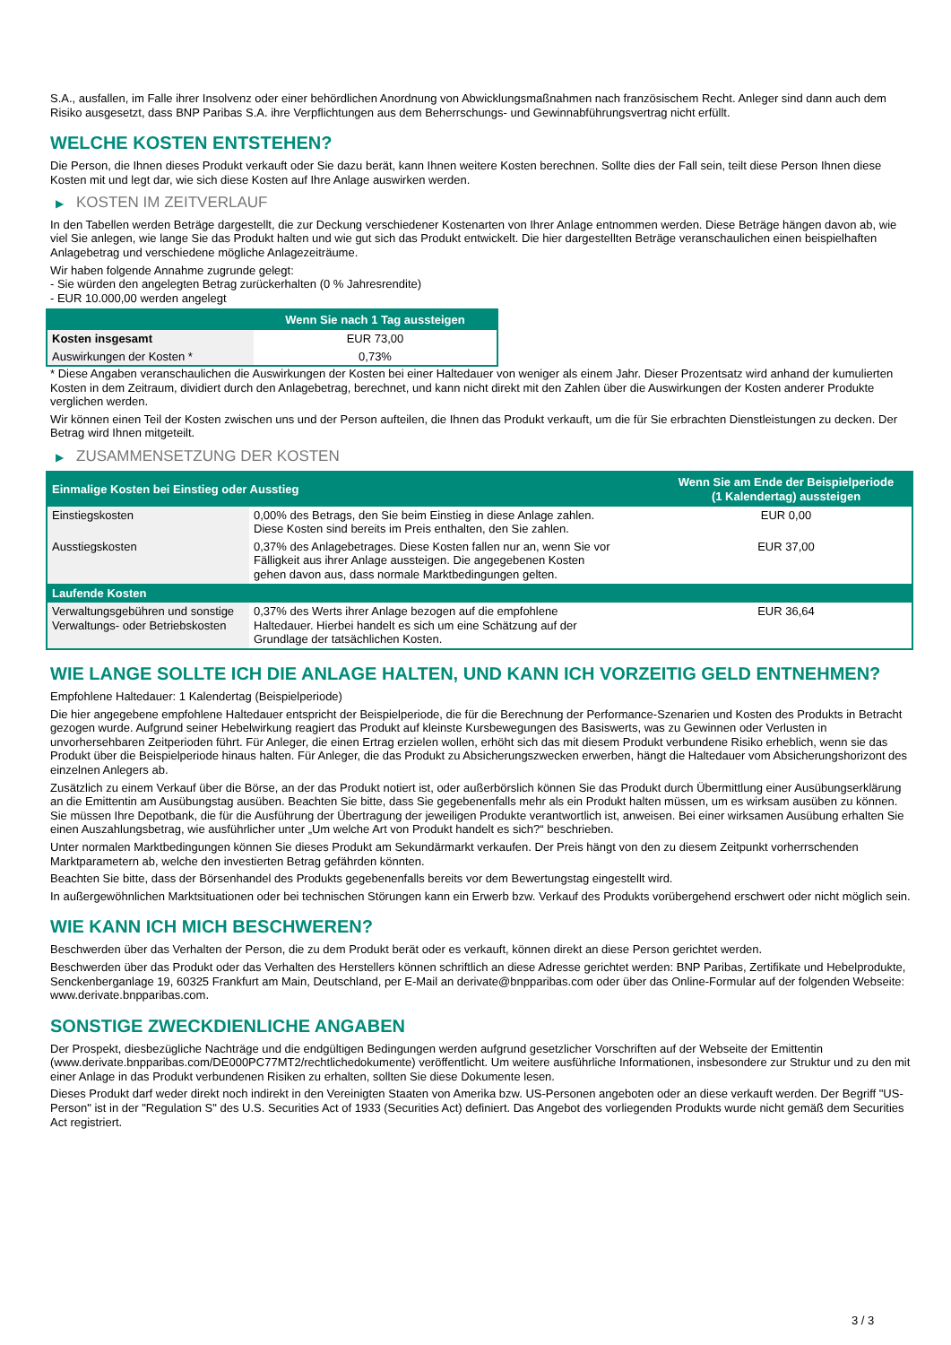S.A., ausfallen, im Falle ihrer Insolvenz oder einer behördlichen Anordnung von Abwicklungsmaßnahmen nach französischem Recht. Anleger sind dann auch dem Risiko ausgesetzt, dass BNP Paribas S.A. ihre Verpflichtungen aus dem Beherrschungs- und Gewinnabführungsvertrag nicht erfüllt.
WELCHE KOSTEN ENTSTEHEN?
Die Person, die Ihnen dieses Produkt verkauft oder Sie dazu berät, kann Ihnen weitere Kosten berechnen. Sollte dies der Fall sein, teilt diese Person Ihnen diese Kosten mit und legt dar, wie sich diese Kosten auf Ihre Anlage auswirken werden.
▶ KOSTEN IM ZEITVERLAUF
In den Tabellen werden Beträge dargestellt, die zur Deckung verschiedener Kostenarten von Ihrer Anlage entnommen werden. Diese Beträge hängen davon ab, wie viel Sie anlegen, wie lange Sie das Produkt halten und wie gut sich das Produkt entwickelt. Die hier dargestellten Beträge veranschaulichen einen beispielhaften Anlagebetrag und verschiedene mögliche Anlagezeiträume.
Wir haben folgende Annahme zugrunde gelegt:
- Sie würden den angelegten Betrag zurückerhalten (0 % Jahresrendite)
- EUR 10.000,00 werden angelegt
| | Wenn Sie nach 1 Tag aussteigen |
| --- | --- |
| Kosten insgesamt | EUR 73,00 |
| Auswirkungen der Kosten * | 0,73% |
* Diese Angaben veranschaulichen die Auswirkungen der Kosten bei einer Haltedauer von weniger als einem Jahr. Dieser Prozentsatz wird anhand der kumulierten Kosten in dem Zeitraum, dividiert durch den Anlagebetrag, berechnet, und kann nicht direkt mit den Zahlen über die Auswirkungen der Kosten anderer Produkte verglichen werden.
Wir können einen Teil der Kosten zwischen uns und der Person aufteilen, die Ihnen das Produkt verkauft, um die für Sie erbrachten Dienstleistungen zu decken. Der Betrag wird Ihnen mitgeteilt.
▶ ZUSAMMENSETZUNG DER KOSTEN
| Einmalige Kosten bei Einstieg oder Ausstieg | | Wenn Sie am Ende der Beispielperiode (1 Kalendertag) aussteigen |
| --- | --- | --- |
| Einstiegskosten | 0,00% des Betrags, den Sie beim Einstieg in diese Anlage zahlen. Diese Kosten sind bereits im Preis enthalten, den Sie zahlen. | EUR 0,00 |
| Ausstiegskosten | 0,37% des Anlagebetrages. Diese Kosten fallen nur an, wenn Sie vor Fälligkeit aus ihrer Anlage aussteigen. Die angegebenen Kosten gehen davon aus, dass normale Marktbedingungen gelten. | EUR 37,00 |
| Laufende Kosten | | |
| Verwaltungsgebühren und sonstige Verwaltungs- oder Betriebskosten | 0,37% des Werts ihrer Anlage bezogen auf die empfohlene Haltedauer. Hierbei handelt es sich um eine Schätzung auf der Grundlage der tatsächlichen Kosten. | EUR 36,64 |
WIE LANGE SOLLTE ICH DIE ANLAGE HALTEN, UND KANN ICH VORZEITIG GELD ENTNEHMEN?
Empfohlene Haltedauer: 1 Kalendertag (Beispielperiode)
Die hier angegebene empfohlene Haltedauer entspricht der Beispielperiode, die für die Berechnung der Performance-Szenarien und Kosten des Produkts in Betracht gezogen wurde. Aufgrund seiner Hebelwirkung reagiert das Produkt auf kleinste Kursbewegungen des Basiswerts, was zu Gewinnen oder Verlusten in unvorhersehbaren Zeitperioden führt. Für Anleger, die einen Ertrag erzielen wollen, erhöht sich das mit diesem Produkt verbundene Risiko erheblich, wenn sie das Produkt über die Beispielperiode hinaus halten. Für Anleger, die das Produkt zu Absicherungszwecken erwerben, hängt die Haltedauer vom Absicherungshorizont des einzelnen Anlegers ab.
Zusätzlich zu einem Verkauf über die Börse, an der das Produkt notiert ist, oder außerbörslich können Sie das Produkt durch Übermittlung einer Ausübungserklärung an die Emittentin am Ausübungstag ausüben. Beachten Sie bitte, dass Sie gegebenenfalls mehr als ein Produkt halten müssen, um es wirksam ausüben zu können. Sie müssen Ihre Depotbank, die für die Ausführung der Übertragung der jeweiligen Produkte verantwortlich ist, anweisen. Bei einer wirksamen Ausübung erhalten Sie einen Auszahlungsbetrag, wie ausführlicher unter „Um welche Art von Produkt handelt es sich?“ beschrieben.
Unter normalen Marktbedingungen können Sie dieses Produkt am Sekundärmarkt verkaufen. Der Preis hängt von den zu diesem Zeitpunkt vorherrschenden Marktparametern ab, welche den investierten Betrag gefährden könnten.
Beachten Sie bitte, dass der Börsenhandel des Produkts gegebenenfalls bereits vor dem Bewertungstag eingestellt wird.
In außergewöhnlichen Marktsituationen oder bei technischen Störungen kann ein Erwerb bzw. Verkauf des Produkts vorübergehend erschwert oder nicht möglich sein.
WIE KANN ICH MICH BESCHWEREN?
Beschwerden über das Verhalten der Person, die zu dem Produkt berät oder es verkauft, können direkt an diese Person gerichtet werden.
Beschwerden über das Produkt oder das Verhalten des Herstellers können schriftlich an diese Adresse gerichtet werden: BNP Paribas, Zertifikate und Hebelprodukte, Senckenberganlage 19, 60325 Frankfurt am Main, Deutschland, per E-Mail an derivate@bnpparibas.com oder über das Online-Formular auf der folgenden Webseite: www.derivate.bnpparibas.com.
SONSTIGE ZWECKDIENLICHE ANGABEN
Der Prospekt, diesbezügliche Nachträge und die endgültigen Bedingungen werden aufgrund gesetzlicher Vorschriften auf der Webseite der Emittentin (www.derivate.bnpparibas.com/DE000PC77MT2/rechtlichedokumente) veröffentlicht. Um weitere ausführliche Informationen, insbesondere zur Struktur und zu den mit einer Anlage in das Produkt verbundenen Risiken zu erhalten, sollten Sie diese Dokumente lesen.
Dieses Produkt darf weder direkt noch indirekt in den Vereinigten Staaten von Amerika bzw. US-Personen angeboten oder an diese verkauft werden. Der Begriff "US-Person" ist in der "Regulation S" des U.S. Securities Act of 1933 (Securities Act) definiert. Das Angebot des vorliegenden Produkts wurde nicht gemäß dem Securities Act registriert.
3 / 3